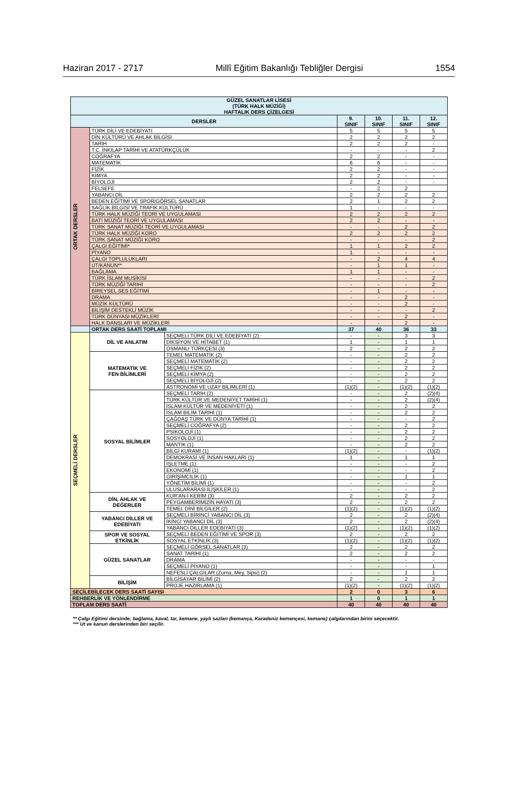Haziran 2017 - 2717 Millî Eğitim Bakanlığı Tebliğler Dergisi 1554
| GÜZEL SANATLAR LİSESİ (TÜRK HALK MÜZİĞİ) HAFTALIK DERS ÇİZELGESİ | | | | | | |
| --- | --- | --- | --- | --- | --- | --- |
| DERSLER | | | 9. SINIF | 10. SINIF | 11. SINIF | 12. SINIF |
| ORTAK DERSLER | TÜRK DİLİ VE EDEBİYATI | | 5 | 5 | 5 | 5 |
| | DİN KÜLTÜRÜ VE AHLAK BİLGİSİ | | 2 | 2 | 2 | 2 |
| | TARİH | | 2 | 2 | 2 | - |
| | T.C. İNKILAP TARİHİ VE ATATÜRKÇÜLÜK | | - | - | - | 2 |
| | COĞRAFYA | | 2 | 2 | - | - |
| | MATEMATİK | | 6 | 6 | - | - |
| | FİZİK | | 2 | 2 | - | - |
| | KİMYA | | 2 | 2 | - | - |
| | BİYOLOJİ | | 2 | 2 | - | - |
| | FELSEFE | | - | 2 | 2 | |
| | YABANCI DİL | | 2 | 2 | 2 | 2 |
| | BEDEN EĞİTİMİ VE SPOR/GÖRSEL SANATLAR | | 2 | 1 | 2 | 2 |
| | SAĞLIK BİLGİSİ VE TRAFİK KÜLTÜRÜ | | 1 | - | - | - |
| | TÜRK HALK MÜZİĞİ TEORİ VE UYGULAMASI | | 2 | 2 | 2 | 2 |
| | BATI MÜZİĞİ TEORİ VE UYGULAMASI | | 2 | 2 | - | - |
| | TÜRK SANAT MÜZİĞİ TEORİ VE UYGULAMASI | | - | - | 2 | 2 |
| | TÜRK HALK MÜZİĞİ KORO | | 2 | 2 | 2 | 2 |
| | TÜRK SANAT MÜZİĞİ KORO | | - | - | - | 2 |
| | ÇALGI EĞİTİMİ* | | 1 | 1 | 2 | 2 |
| | PİYANO | | 1 | - | - | - |
| | ÇALGI TOPLULUKLARI | | - | 2 | 4 | 4 |
| | UT/KANUN** | | - | 1 | 1 | - |
| | BAĞLAMA | | 1 | 1 | - | - |
| | TÜRK İSLAM MUSİKİSİ | | - | - | - | 2 |
| | TÜRK MÜZİĞİ TARİHİ | | - | - | - | 2 |
| | BİREYSEL SES EĞİTİMİ | | - | 1 | - | - |
| | DRAMA | | - | - | 2 | - |
| | MÜZİK KÜLTÜRÜ | | - | - | 2 | - |
| | BİLİŞİM DESTEKLİ MÜZİK | | - | - | - | 2 |
| | TÜRK DÜNYASI MÜZİKLERİ | | - | - | 2 | - |
| | HALK DANSLARI VE MÜZİKLERİ | | - | - | 2 | - |
| | ORTAK DERS SAATİ TOPLAMI | | 37 | 40 | 36 | 33 |
| SEÇMELİ DERSLER | DİL VE ANLATIM | SEÇMELİ TÜRK DİLİ VE EDEBİYATI (2) | - | - | 3 | 3 |
| | | DİKSİYON VE HİTABET (1) | 1 | - | 1 | 1 |
| | | OSMANLI TÜRKÇESİ (3) | 2 | - | 2 | 2 |
| | MATEMATİK VE FEN BİLİMLERİ | TEMEL MATEMATİK (2) | - | - | 2 | 2 |
| | | SEÇMELİ MATEMATİK (2) | - | - | 2 | 2 |
| | | SEÇMELİ FİZİK (2) | - | - | 2 | 2 |
| | | SEÇMELİ KİMYA (2) | - | - | 2 | 2 |
| | | SEÇMELİ BİYOLOJİ (2) | - | - | 2 | 2 |
| | | ASTRONOMİ VE UZAY BİLİMLERİ (1) | (1)(2) | - | (1)(2) | (1)(2) |
| | SOSYAL BİLİMLER | SEÇMELİ TARİH (2) | - | - | 2 | (2)(4) |
| | | TÜRK KÜLTÜR VE MEDENİYET TARİHİ (1) | - | - | 2 | (2)(4) |
| | | İSLAM KÜLTÜR VE MEDENİYETİ (1) | - | - | 2 | 2 |
| | | İSLAM BİLİM TARİHİ (1) | - | - | 2 | 2 |
| | | ÇAĞDAŞ TÜRK VE DÜNYA TARİHİ (1) | - | - | - | 2 |
| | | SEÇMELİ COĞRAFYA (2) | - | - | 2 | 2 |
| | | PSİKOLOJİ (1) | - | - | 2 | 2 |
| | | SOSYOLOJİ (1) | - | - | 2 | 2 |
| | | MANTIK (1) | - | - | 2 | 2 |
| | | BİLGİ KURAMI (1) | (1)(2) | - | - | (1)(2) |
| | | DEMOKRASİ VE İNSAN HAKLARI (1) | 1 | - | 1 | 1 |
| | | İŞLETME (1) | - | - | - | 2 |
| | | EKONOMİ (1) | - | - | - | 2 |
| | | GİRİŞİMCİLİK (1) | - | - | 1 | 1 |
| | | YÖNETİM BİLİMİ (1) | - | - | - | 2 |
| | | ULUSLARARASI İLİŞKİLER (1) | - | - | - | 2 |
| | DİN, AHLAK VE DEĞERLER | KUR'AN-I KERİM (3) | 2 | - | 2 | 2 |
| | | PEYGAMBERİMİZİN HAYATI (3) | 2 | - | 2 | 2 |
| | | TEMEL DİNİ BİLGİLER (2) | (1)(2) | - | (1)(2) | (1)(2) |
| | YABANCI DİLLER VE EDEBİYATI | SEÇMELİ BİRİNCİ YABANCI DİL (3) | 2 | - | 2 | (2)(4) |
| | | İKİNCİ YABANCI DİL (3) | 2 | - | 2 | (2)(4) |
| | | YABANCI DİLLER EDEBİYATI (3) | (1)(2) | - | (1)(2) | (1)(2) |
| | SPOR VE SOSYAL ETKİNLİK | SEÇMELİ BEDEN EĞİTİMİ VE SPOR (3) | 2 | - | 2 | 2 |
| | | SOSYAL ETKİNLİK (3) | (1)(2) | - | (1)(2) | (1)(2) |
| | GÜZEL SANATLAR | SEÇMELİ GÖRSEL SANATLAR (3) | 2 | - | 2 | 2 |
| | | SANAT TARİHİ (1) | 2 | - | 2 | 2 |
| | | DRAMA | - | - | - | - |
| | | SEÇMELİ PİYANO (1) | - | - | - | 1 |
| | | NEFESLİ ÇALGILAR (Zurna, Mey, Sipsi) (2) | - | - | 1 | 1 |
| | BİLİŞİM | BİLGİSAYAR BİLİMİ (2) | 2 | - | 2 | 2 |
| | | PROJE HAZIRLAMA (1) | (1)(2) | - | (1)(2) | (1)(2) |
| SEÇİLEBİLECEK DERS SAATİ SAYISI | | | 2 | 0 | 3 | 6 |
| REHBERLİK VE YÖNLENDİRME | | | 1 | 0 | 1 | 1 |
| TOPLAM DERS SAATİ | | | 40 | 40 | 40 | 40 |
** Çalgı Eğitimi dersinde; bağlama, kaval, tar, kemane, yaylı sazları (kemança, Karadeniz kemençesi, kemane) çalgılarından birini seçecektir.
*** Ut ve kanun derslerinden biri seçilir.